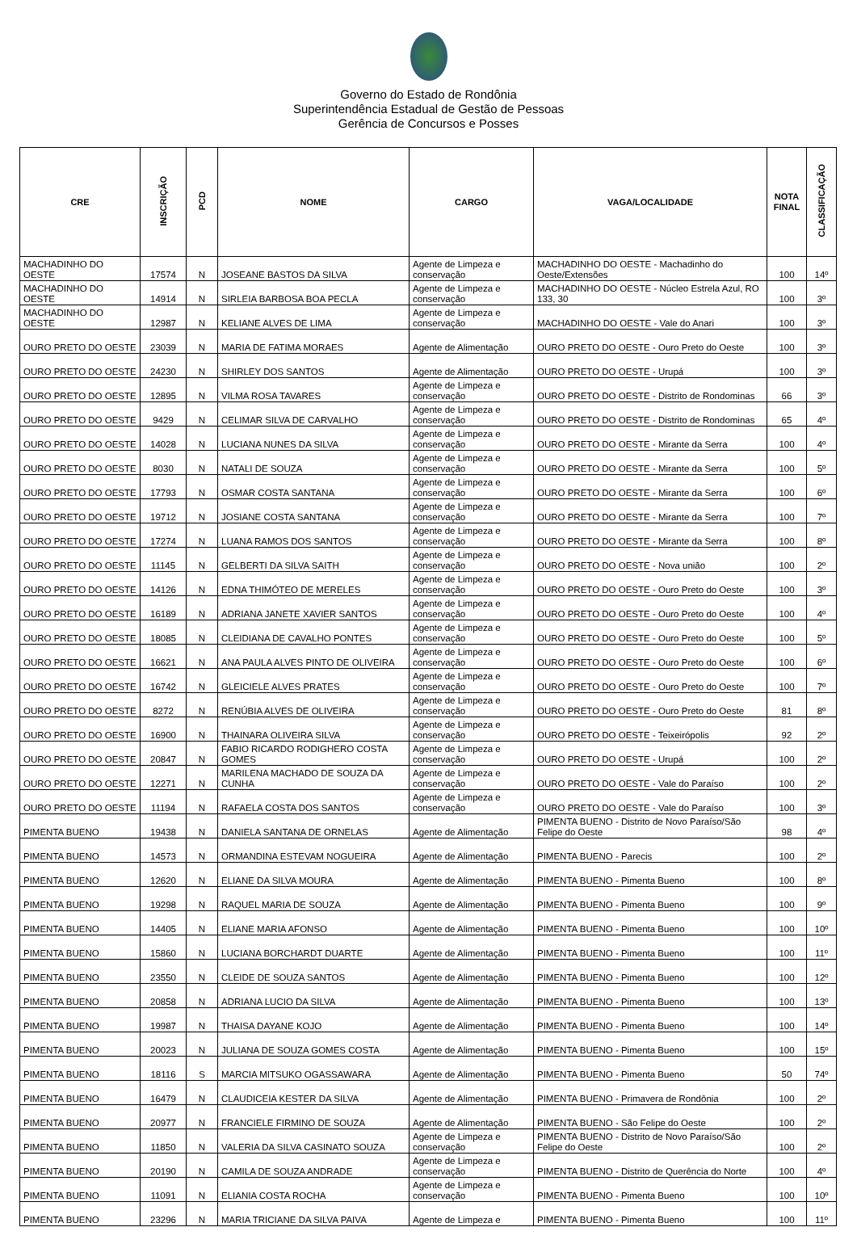Governo do Estado de Rondônia
Superintendência Estadual de Gestão de Pessoas
Gerência de Concursos e Posses
| CRE | INSCRIÇÃO | PCD | NOME | CARGO | VAGA/LOCALIDADE | NOTA FINAL | CLASSIFICAÇÃO |
| --- | --- | --- | --- | --- | --- | --- | --- |
| MACHADINHO DO OESTE | 17574 | N | JOSEANE BASTOS DA SILVA | Agente de Limpeza e conservação | MACHADINHO DO OESTE - Machadinho do Oeste/Extensões | 100 | 14º |
| MACHADINHO DO OESTE | 14914 | N | SIRLEIA BARBOSA BOA PECLA | Agente de Limpeza e conservação | MACHADINHO DO OESTE - Núcleo Estrela Azul, RO 133, 30 | 100 | 3º |
| MACHADINHO DO OESTE | 12987 | N | KELIANE ALVES DE LIMA | Agente de Limpeza e conservação | MACHADINHO DO OESTE - Vale do Anari | 100 | 3º |
| OURO PRETO DO OESTE | 23039 | N | MARIA DE FATIMA MORAES | Agente de Alimentação | OURO PRETO DO OESTE - Ouro Preto do Oeste | 100 | 3º |
| OURO PRETO DO OESTE | 24230 | N | SHIRLEY DOS SANTOS | Agente de Alimentação | OURO PRETO DO OESTE - Urupá | 100 | 3º |
| OURO PRETO DO OESTE | 12895 | N | VILMA ROSA TAVARES | Agente de Limpeza e conservação | OURO PRETO DO OESTE - Distrito de Rondominas | 66 | 3º |
| OURO PRETO DO OESTE | 9429 | N | CELIMAR SILVA DE CARVALHO | Agente de Limpeza e conservação | OURO PRETO DO OESTE - Distrito de Rondominas | 65 | 4º |
| OURO PRETO DO OESTE | 14028 | N | LUCIANA NUNES DA SILVA | Agente de Limpeza e conservação | OURO PRETO DO OESTE - Mirante da Serra | 100 | 4º |
| OURO PRETO DO OESTE | 8030 | N | NATALI DE SOUZA | Agente de Limpeza e conservação | OURO PRETO DO OESTE - Mirante da Serra | 100 | 5º |
| OURO PRETO DO OESTE | 17793 | N | OSMAR COSTA SANTANA | Agente de Limpeza e conservação | OURO PRETO DO OESTE - Mirante da Serra | 100 | 6º |
| OURO PRETO DO OESTE | 19712 | N | JOSIANE COSTA SANTANA | Agente de Limpeza e conservação | OURO PRETO DO OESTE - Mirante da Serra | 100 | 7º |
| OURO PRETO DO OESTE | 17274 | N | LUANA RAMOS DOS SANTOS | Agente de Limpeza e conservação | OURO PRETO DO OESTE - Mirante da Serra | 100 | 8º |
| OURO PRETO DO OESTE | 11145 | N | GELBERTI DA SILVA SAITH | Agente de Limpeza e conservação | OURO PRETO DO OESTE - Nova união | 100 | 2º |
| OURO PRETO DO OESTE | 14126 | N | EDNA THIMÓTEO DE MERELES | Agente de Limpeza e conservação | OURO PRETO DO OESTE - Ouro Preto do Oeste | 100 | 3º |
| OURO PRETO DO OESTE | 16189 | N | ADRIANA JANETE XAVIER SANTOS | Agente de Limpeza e conservação | OURO PRETO DO OESTE - Ouro Preto do Oeste | 100 | 4º |
| OURO PRETO DO OESTE | 18085 | N | CLEIDIANA DE CAVALHO PONTES | Agente de Limpeza e conservação | OURO PRETO DO OESTE - Ouro Preto do Oeste | 100 | 5º |
| OURO PRETO DO OESTE | 16621 | N | ANA PAULA ALVES PINTO DE OLIVEIRA | Agente de Limpeza e conservação | OURO PRETO DO OESTE - Ouro Preto do Oeste | 100 | 6º |
| OURO PRETO DO OESTE | 16742 | N | GLEICIELE ALVES PRATES | Agente de Limpeza e conservação | OURO PRETO DO OESTE - Ouro Preto do Oeste | 100 | 7º |
| OURO PRETO DO OESTE | 8272 | N | RENÚBIA ALVES DE OLIVEIRA | Agente de Limpeza e conservação | OURO PRETO DO OESTE - Ouro Preto do Oeste | 81 | 8º |
| OURO PRETO DO OESTE | 16900 | N | THAINARA OLIVEIRA SILVA | Agente de Limpeza e conservação | OURO PRETO DO OESTE - Teixeirópolis | 92 | 2º |
| OURO PRETO DO OESTE | 20847 | N | FABIO RICARDO RODIGHERO COSTA GOMES | Agente de Limpeza e conservação | OURO PRETO DO OESTE - Urupá | 100 | 2º |
| OURO PRETO DO OESTE | 12271 | N | MARILENA MACHADO DE SOUZA DA CUNHA | Agente de Limpeza e conservação | OURO PRETO DO OESTE - Vale do Paraíso | 100 | 2º |
| OURO PRETO DO OESTE | 11194 | N | RAFAELA COSTA DOS SANTOS | Agente de Limpeza e conservação | OURO PRETO DO OESTE - Vale do Paraíso | 100 | 3º |
| PIMENTA BUENO | 19438 | N | DANIELA SANTANA DE ORNELAS | Agente de Alimentação | PIMENTA BUENO - Distrito de Novo Paraíso/São Felipe do Oeste | 98 | 4º |
| PIMENTA BUENO | 14573 | N | ORMANDINA ESTEVAM NOGUEIRA | Agente de Alimentação | PIMENTA BUENO - Parecis | 100 | 2º |
| PIMENTA BUENO | 12620 | N | ELIANE DA SILVA MOURA | Agente de Alimentação | PIMENTA BUENO - Pimenta Bueno | 100 | 8º |
| PIMENTA BUENO | 19298 | N | RAQUEL MARIA DE SOUZA | Agente de Alimentação | PIMENTA BUENO - Pimenta Bueno | 100 | 9º |
| PIMENTA BUENO | 14405 | N | ELIANE MARIA AFONSO | Agente de Alimentação | PIMENTA BUENO - Pimenta Bueno | 100 | 10º |
| PIMENTA BUENO | 15860 | N | LUCIANA BORCHARDT DUARTE | Agente de Alimentação | PIMENTA BUENO - Pimenta Bueno | 100 | 11º |
| PIMENTA BUENO | 23550 | N | CLEIDE DE SOUZA SANTOS | Agente de Alimentação | PIMENTA BUENO - Pimenta Bueno | 100 | 12º |
| PIMENTA BUENO | 20858 | N | ADRIANA LUCIO DA SILVA | Agente de Alimentação | PIMENTA BUENO - Pimenta Bueno | 100 | 13º |
| PIMENTA BUENO | 19987 | N | THAISA DAYANE KOJO | Agente de Alimentação | PIMENTA BUENO - Pimenta Bueno | 100 | 14º |
| PIMENTA BUENO | 20023 | N | JULIANA DE SOUZA GOMES COSTA | Agente de Alimentação | PIMENTA BUENO - Pimenta Bueno | 100 | 15º |
| PIMENTA BUENO | 18116 | S | MARCIA MITSUKO OGASSAWARA | Agente de Alimentação | PIMENTA BUENO - Pimenta Bueno | 50 | 74º |
| PIMENTA BUENO | 16479 | N | CLAUDICEIA KESTER DA SILVA | Agente de Alimentação | PIMENTA BUENO - Primavera de Rondônia | 100 | 2º |
| PIMENTA BUENO | 20977 | N | FRANCIELE FIRMINO DE SOUZA | Agente de Alimentação | PIMENTA BUENO - São Felipe do Oeste | 100 | 2º |
| PIMENTA BUENO | 11850 | N | VALERIA DA SILVA CASINATO SOUZA | Agente de Limpeza e conservação | PIMENTA BUENO - Distrito de Novo Paraíso/São Felipe do Oeste | 100 | 2º |
| PIMENTA BUENO | 20190 | N | CAMILA DE SOUZA ANDRADE | Agente de Limpeza e conservação | PIMENTA BUENO - Distrito de Querência do Norte | 100 | 4º |
| PIMENTA BUENO | 11091 | N | ELIANIA COSTA ROCHA | Agente de Limpeza e conservação | PIMENTA BUENO - Pimenta Bueno | 100 | 10º |
| PIMENTA BUENO | 23296 | N | MARIA TRICIANE DA SILVA PAIVA | Agente de Limpeza e | PIMENTA BUENO - Pimenta Bueno | 100 | 11º |